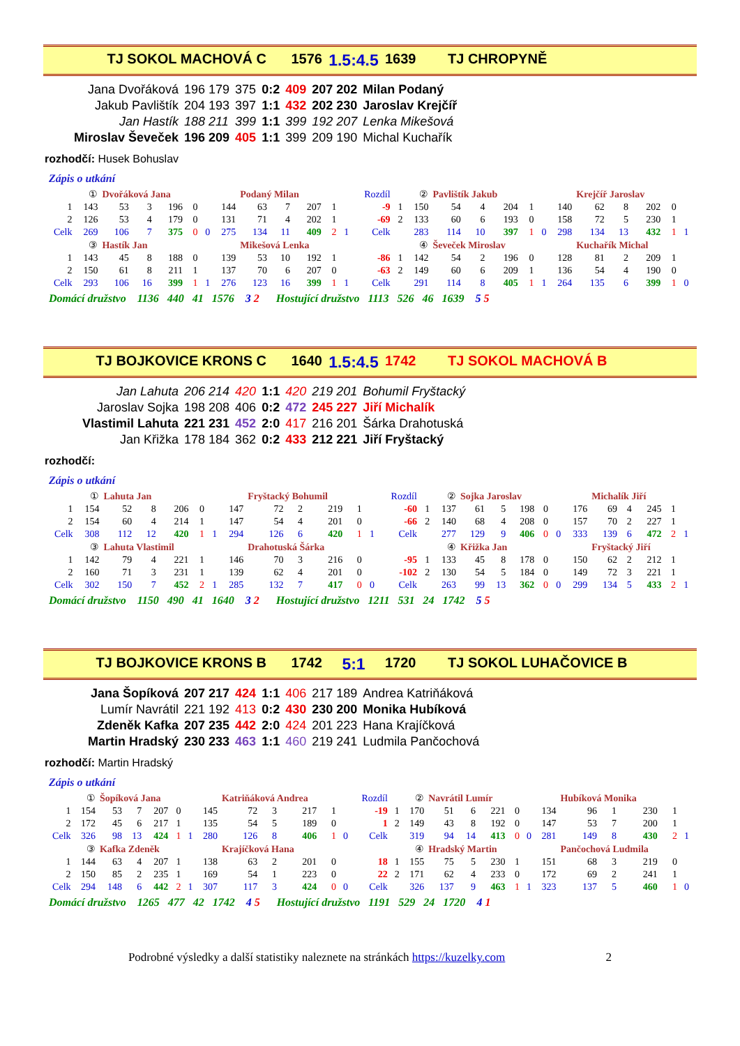TJ SOKOL MACHOVÁ C 1576 1.5:4.5 1639 TJ CHROPYNĚ
| Jana Dvořáková | 196 179 | 375 | 0:2 | 409 | 207 202 | Milan Podaný |
| Jakub Pavlištík | 204 193 | 397 | 1:1 | 432 | 202 230 | Jaroslav Krejčíř |
| Jan Hastík | 188 211 | 399 | 1:1 | 399 | 192 207 | Lenka Mikešová |
| Miroslav Ševeček | 196 209 | 405 | 1:1 | 399 | 209 190 | Michal Kuchařík |
rozhodčí: Husek Bohuslav
Zápis o utkání
| | ① | Dvořáková Jana | | | | | | Podaný Milan | | | | | Rozdíl | | ② | Pavlištík Jakub | | | | | | Krejčíř Jaroslav | | | | | |
| 1 | 143 | 53 | 3 | 196 | 0 | | 144 | 63 | 7 | 207 | 1 | | -9 | 1 | 150 | 54 | 4 | 204 | 1 | | 140 | 62 | 8 | 202 | 0 | | |
| 2 | 126 | 53 | 4 | 179 | 0 | | 131 | 71 | 4 | 202 | 1 | | -69 | 2 | 133 | 60 | 6 | 193 | 0 | | 158 | 72 | 5 | 230 | 1 | | |
| Celk | 269 | 106 | 7 | 375 | 0 | 0 | 275 | 134 | 11 | 409 | 2 | 1 | Celk | | 283 | 114 | 10 | 397 | 1 | 0 | 298 | 134 | 13 | 432 | 1 | 1 | |
| | ③ | Hastík Jan | | | | | | Mikešová Lenka | | | | | | | ④ | Ševeček Miroslav | | | | | | Kuchařík Michal | | | | | |
| 1 | 143 | 45 | 8 | 188 | 0 | | 139 | 53 | 10 | 192 | 1 | | -86 | 1 | 142 | 54 | 2 | 196 | 0 | | 128 | 81 | 2 | 209 | 1 | | |
| 2 | 150 | 61 | 8 | 211 | 1 | | 137 | 70 | 6 | 207 | 0 | | -63 | 2 | 149 | 60 | 6 | 209 | 1 | | 136 | 54 | 4 | 190 | 0 | | |
| Celk | 293 | 106 | 16 | 399 | 1 | 1 | 276 | 123 | 16 | 399 | 1 | 1 | Celk | | 291 | 114 | 8 | 405 | 1 | 1 | 264 | 135 | 6 | 399 | 1 | 0 | |
Domácí družstvo 1136 440 41 1576 3 2 Hostující družstvo 1113 526 46 1639 5 5
TJ BOJKOVICE KRONS C 1640 1.5:4.5 1742 TJ SOKOL MACHOVÁ B
| Jan Lahuta | 206 214 | 420 | 1:1 | 420 | 219 201 | Bohumil Fryštacký |
| Jaroslav Sojka | 198 208 | 406 | 0:2 | 472 | 245 227 | Jiří Michalík |
| Vlastimil Lahuta | 221 231 | 452 | 2:0 | 417 | 216 201 | Šárka Drahotuská |
| Jan Křižka | 178 184 | 362 | 0:2 | 433 | 212 221 | Jiří Fryštacký |
rozhodčí:
Zápis o utkání
| | ① | Lahuta Jan | | | | | | Fryštacký Bohumil | | | | | Rozdíl | | ② | Sojka Jaroslav | | | | | | Michalík Jiří | | | | | |
| 1 | 154 | 52 | 8 | 206 | 0 | | 147 | 72 | 2 | 219 | 1 | | -60 | 1 | 137 | 61 | 5 | 198 | 0 | | 176 | 69 | 4 | 245 | 1 | | |
| 2 | 154 | 60 | 4 | 214 | 1 | | 147 | 54 | 4 | 201 | 0 | | -66 | 2 | 140 | 68 | 4 | 208 | 0 | | 157 | 70 | 2 | 227 | 1 | | |
| Celk | 308 | 112 | 12 | 420 | 1 | 1 | 294 | 126 | 6 | 420 | 1 | 1 | Celk | | 277 | 129 | 9 | 406 | 0 | 0 | 333 | 139 | 6 | 472 | 2 | 1 | |
| | ③ | Lahuta Vlastimil | | | | | | Drahotuská Šárka | | | | | | | ④ | Křižka Jan | | | | | | Fryštacký Jiří | | | | | |
| 1 | 142 | 79 | 4 | 221 | 1 | | 146 | 70 | 3 | 216 | 0 | | -95 | 1 | 133 | 45 | 8 | 178 | 0 | | 150 | 62 | 2 | 212 | 1 | | |
| 2 | 160 | 71 | 3 | 231 | 1 | | 139 | 62 | 4 | 201 | 0 | | -102 | 2 | 130 | 54 | 5 | 184 | 0 | | 149 | 72 | 3 | 221 | 1 | | |
| Celk | 302 | 150 | 7 | 452 | 2 | 1 | 285 | 132 | 7 | 417 | 0 | 0 | Celk | | 263 | 99 | 13 | 362 | 0 | 0 | 299 | 134 | 5 | 433 | 2 | 1 | |
Domácí družstvo 1150 490 41 1640 3 2 Hostující družstvo 1211 531 24 1742 5 5
TJ BOJKOVICE KRONS B 1742 5:1 1720 TJ SOKOL LUHAČOVICE B
| Jana Šopíková | 207 217 | 424 | 1:1 | 406 | 217 189 | Andrea Katriňáková |
| Lumír Navrátil | 221 192 | 413 | 0:2 | 430 | 230 200 | Monika Hubíková |
| Zdeněk Kafka | 207 235 | 442 | 2:0 | 424 | 201 223 | Hana Krajíčková |
| Martin Hradský | 230 233 | 463 | 1:1 | 460 | 219 241 | Ludmila Pančochová |
rozhodčí: Martin Hradský
Zápis o utkání
| | ① | Šopíková Jana | | | | | | Katriňáková Andrea | | | | | Rozdíl | | ② | Navrátil Lumír | | | | | | Hubíková Monika | | | | | |
| 1 | 154 | 53 | 7 | 207 | 0 | | 145 | 72 | 3 | 217 | 1 | | -19 | 1 | 170 | 51 | 6 | 221 | 0 | | 134 | 96 | 1 | 230 | 1 | | |
| 2 | 172 | 45 | 6 | 217 | 1 | | 135 | 54 | 5 | 189 | 0 | | 1 | 2 | 149 | 43 | 8 | 192 | 0 | | 147 | 53 | 7 | 200 | 1 | | |
| Celk | 326 | 98 | 13 | 424 | 1 | 1 | 280 | 126 | 8 | 406 | 1 | 0 | Celk | | 319 | 94 | 14 | 413 | 0 | 0 | 281 | 149 | 8 | 430 | 2 | 1 | |
| | ③ | Kafka Zdeněk | | | | | | Krajíčková Hana | | | | | | | ④ | Hradský Martin | | | | | | Pančochová Ludmila | | | | | |
| 1 | 144 | 63 | 4 | 207 | 1 | | 138 | 63 | 2 | 201 | 0 | | 18 | 1 | 155 | 75 | 5 | 230 | 1 | | 151 | 68 | 3 | 219 | 0 | | |
| 2 | 150 | 85 | 2 | 235 | 1 | | 169 | 54 | 1 | 223 | 0 | | 22 | 2 | 171 | 62 | 4 | 233 | 0 | | 172 | 69 | 2 | 241 | 1 | | |
| Celk | 294 | 148 | 6 | 442 | 2 | 1 | 307 | 117 | 3 | 424 | 0 | 0 | Celk | | 326 | 137 | 9 | 463 | 1 | 1 | 323 | 137 | 5 | 460 | 1 | 0 | |
Domácí družstvo 1265 477 42 1742 4 5 Hostující družstvo 1191 529 24 1720 4 1
Podrobné výsledky a další statistiky naleznete na stránkách https://kuzelky.com 2